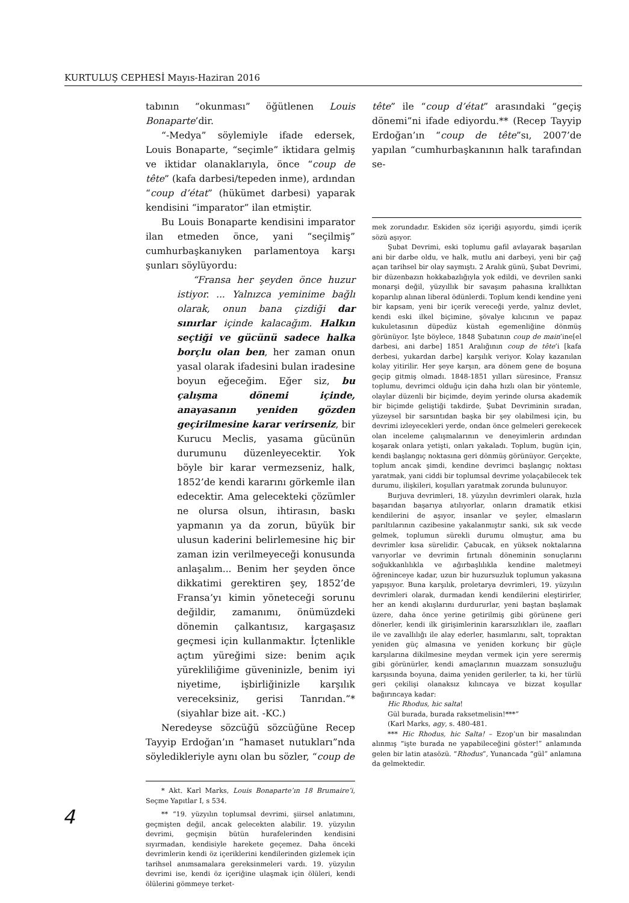KURTULUŞ CEPHESİ Mayıs-Haziran 2016
tabının “okunması” öğütlenen Louis Bonaparte’dir.
“-Medya” söylemiyle ifade edersek, Louis Bonaparte, “seçimle” iktidara gelmiş ve iktidar olanaklarıyla, önce “coup de tête” (kafa darbesi/tepeden inme), ardından “coup d’état” (hükümet darbesi) yaparak kendisini “imparator” ilan etmiştir.
Bu Louis Bonaparte kendisini imparator ilan etmeden önce, yani “seçilmiş” cumhurbaşkanıyken parlamentoya karşı şunları söylüyordu:
“Fransa her şeyden önce huzur istiyor. ... Yalnızca yeminime bağlı olarak, onun bana çizdiği dar sınırlar içinde kalacağım. Halkın seçtiği ve gücünü sadece halka borçlu olan ben, her zaman onun yasal olarak ifadesini bulan iradesine boyun eğeceğim. Eğer siz, bu çalışma dönemi içinde, anayasanın yeniden gözden geçirilmesine karar verirseniz, bir Kurucu Meclis, yasama gücünün durumunu düzenleyecektir. Yok böyle bir karar vermezseniz, halk, 1852’de kendi kararını görkemle ilan edecektir. Ama gelecekteki çözümler ne olursa olsun, ihtirasın, baskı yapmanın ya da zorun, büyük bir ulusun kaderini belirlemesine hiç bir zaman izin verilmeyeceği konusunda anlaşalım... Benim her şeyden önce dikkatimi gerektiren şey, 1852’de Fransa’yı kimin yöneteceği sorunu değildir, zamanımı, önümüzdeki dönemin çalkantısız, kargaşasız geçmesi için kullanmaktır. İçtenlikle açtım yüreğimi size: benim açık yürekliliğime güveninizle, benim iyi niyetime, işbirliğinizle karşılık vereceksiniz, gerisi Tanrıdan.”* (siyahlar bize ait. -KC.)
Neredeyse sözcüğü sözcüğüne Recep Tayyip Erdoğan’ın “hamaset nutukları”nda söyledikleriyle aynı olan bu sözler, “coup de
* Akt. Karl Marks, Louis Bonaparte’ın 18 Brumaire’i, Seçme Yapıtlar I, s 534.
** “19. yüzyılın toplumsal devrimi, şiirsel anlatımını, geçmişten değil, ancak gelecekten alabilir. 19. yüzyılın devrimi, geçmişin bütün hurafelerinden kendisini sıyırmadan, kendisiyle harekete geçemez. Daha önceki devrimlerin kendi öz içeriklerini kendilerinden gizlemek için tarihsel anımsamalara gereksinmeleri vardı. 19. yüzyılın devrimi ise, kendi öz içeriğine ulaşmak için ölüleri, kendi ölülerini gömmeye terket-
tête” ile “coup d’état” arasındaki “geçiş dönemi”ni ifade ediyordu.** (Recep Tayyip Erdoğan’ın “coup de tête”sı, 2007’de yapılan “cumhurbaşkanının halk tarafından se-
mek zorundadır. Eskiden söz içeriği aşıyordu, şimdi içerik sözü aşıyor.
Şubat Devrimi, eski toplumu gafil avlayarak başarılan ani bir darbe oldu, ve halk, mutlu ani darbeyi, yeni bir çağ açan tarihsel bir olay saymıştı. 2 Aralık günü, Şubat Devrimi, bir düzenbazın hokkabazlığıyla yok edildi, ve devrilen sanki monarşi değil, yüzyıllık bir savaşım pahasına krallıktan koparılıp alınan liberal ödünlerdi. Toplum kendi kendine yeni bir kapsam, yeni bir içerik vereceği yerde, yalnız devlet, kendi eski ilkel biçimine, şövalye kılıcının ve papaz kukuletasının düpedüz küstah egemenliğine dönmüş görünüyor. İşte böylece, 1848 Şubatının coup de main’ine[el darbesi, ani darbe] 1851 Aralığının coup de tête’i [kafa derbesi, yukardan darbe] karşılık veriyor. Kolay kazanılan kolay yitirilir. Her şeye karşın, ara dönem gene de boşuna geçip gitmiş olmadı. 1848-1851 yılları süresince, Fransız toplumu, devrimci olduğu için daha hızlı olan bir yöntemle, olaylar düzenli bir biçimde, deyim yerinde olursa akademik bir biçimde geliştiği takdirde, Şubat Devriminin sıradan, yüzeysel bir sarsıntıdan başka bir şey olabilmesi için, bu devrimi izleyecekleri yerde, ondan önce gelmeleri gerekecek olan inceleme çalışmalarının ve deneyimlerin ardından koşarak onlara yetişti, onları yakaladı. Toplum, bugün için, kendi başlangıç noktasına geri dönmüş görünüyor. Gerçekte, toplum ancak şimdi, kendine devrimci başlangıç noktası yaratmak, yani ciddi bir toplumsal devrime yolaçabilecek tek durumu, ilişkileri, koşulları yaratmak zorunda bulunuyor.
Burjuva devrimleri, 18. yüzyılın devrimleri olarak, hızla başarıdan başarıya atılıyorlar, onların dramatik etkisi kendilerini de aşıyor, insanlar ve şeyler, elmasların parıltılarının cazibesine yakalanmıştır sanki, sık sık vecde gelmek, toplumun sürekli durumu olmuştur, ama bu devrimler kısa sürelidir. Çabucak, en yüksek noktalarına varıyorlar ve devrimin fırtınalı döneminin sonuçlarını soğukkanlılıkla ve ağırbaşlılıkla kendine maletmeyi öğreninceye kadar, uzun bir huzursuzluk toplumun yakasına yapışıyor. Buna karşılık, proletarya devrimleri, 19. yüzyılın devrimleri olarak, durmadan kendi kendilerini eleştirirler, her an kendi akışlarını durdururlar, yeni baştan başlamak üzere, daha önce yerine getirilmiş gibi görünene geri dönerler, kendi ilk girişimlerinin kararsızlıkları ile, zaafları ile ve zavallılığı ile alay ederler, hasımlarını, salt, topraktan yeniden güç almasına ve yeniden korkunç bir güçle karşılarına dikilmesine meydan vermek için yere serermiş gibi görünürler, kendi amaçlarının muazzam sonsuzluğu karşısında boyuna, daima yeniden gerilerler, ta ki, her türlü geri çekilişi olanaksız kılıncaya ve bizzat koşullar bağırıncaya kadar:
Hic Rhodus, hic salta!
Gül burada, burada raksetmelisin!***”
(Karl Marks, agy, s. 480-481.
*** Hic Rhodus, hic Salta! – Ezop’un bir masalından alınmış “işte burada ne yapabileceğini göster!” anlamında gelen bir latin atasözü. “Rhodus”, Yunancada “gül” anlamına da gelmektedir.
4